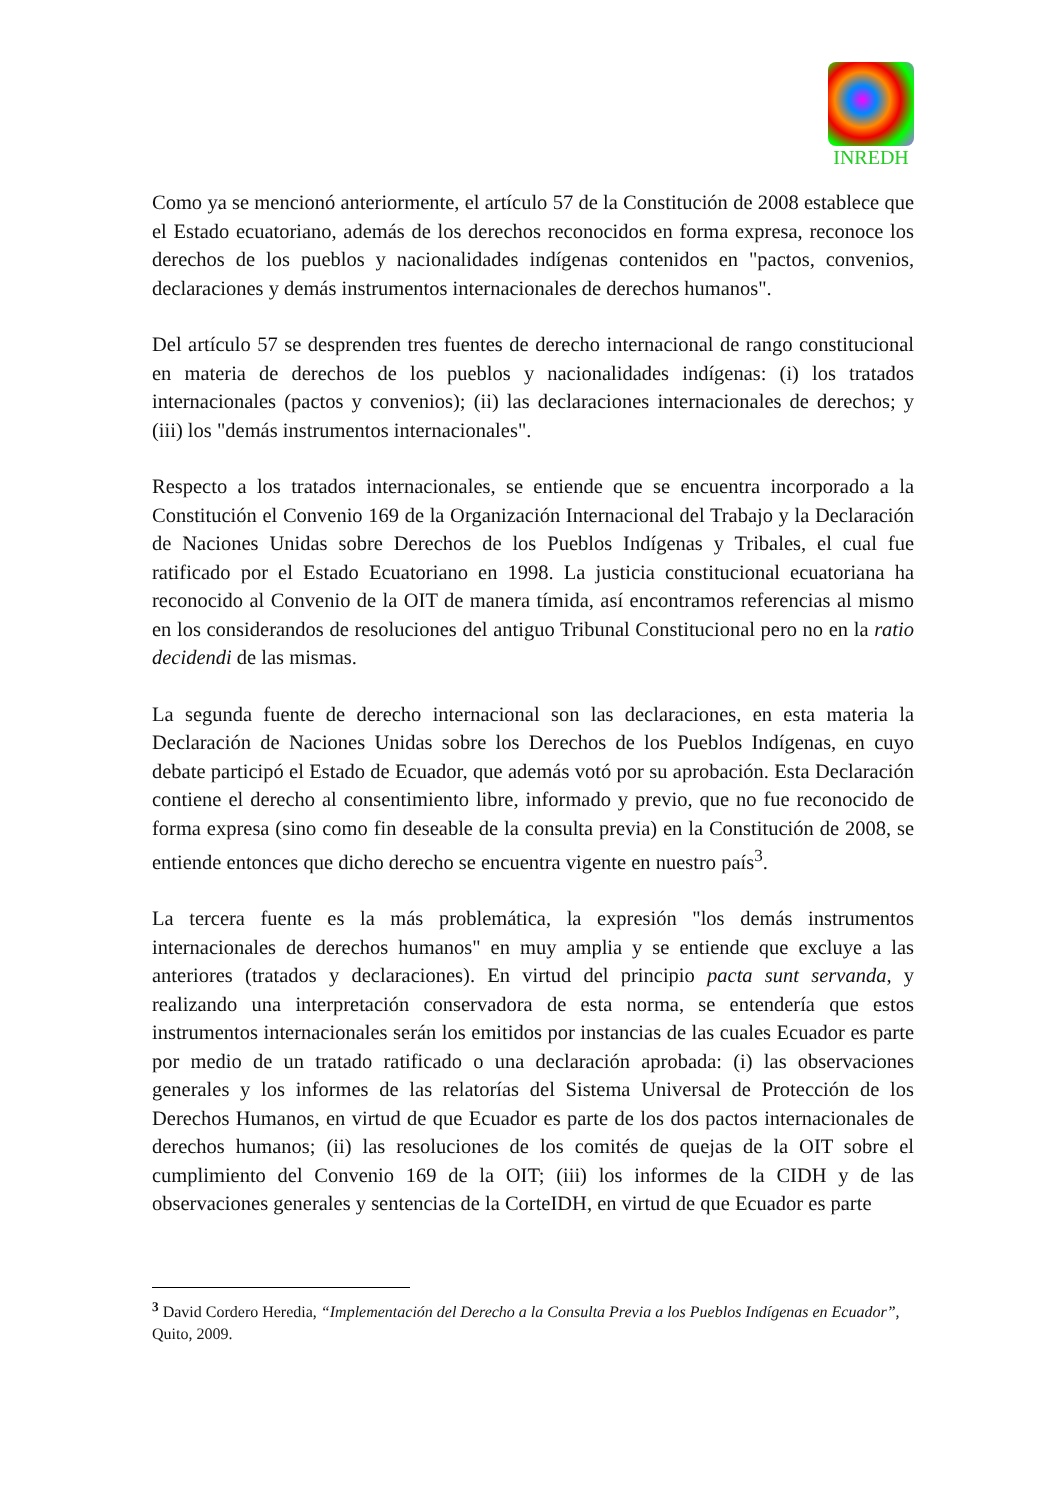INREDH
Como ya se mencionó anteriormente, el artículo 57 de la Constitución de 2008 establece que el Estado ecuatoriano, además de los derechos reconocidos en forma expresa, reconoce los derechos de los pueblos y nacionalidades indígenas contenidos en "pactos, convenios, declaraciones y demás instrumentos internacionales de derechos humanos".
Del artículo 57 se desprenden tres fuentes de derecho internacional de rango constitucional en materia de derechos de los pueblos y nacionalidades indígenas: (i) los tratados internacionales (pactos y convenios); (ii) las declaraciones internacionales de derechos; y (iii) los "demás instrumentos internacionales".
Respecto a los tratados internacionales, se entiende que se encuentra incorporado a la Constitución el Convenio 169 de la Organización Internacional del Trabajo y la Declaración de Naciones Unidas sobre Derechos de los Pueblos Indígenas y Tribales, el cual fue ratificado por el Estado Ecuatoriano en 1998. La justicia constitucional ecuatoriana ha reconocido al Convenio de la OIT de manera tímida, así encontramos referencias al mismo en los considerandos de resoluciones del antiguo Tribunal Constitucional pero no en la ratio decidendi de las mismas.
La segunda fuente de derecho internacional son las declaraciones, en esta materia la Declaración de Naciones Unidas sobre los Derechos de los Pueblos Indígenas, en cuyo debate participó el Estado de Ecuador, que además votó por su aprobación. Esta Declaración contiene el derecho al consentimiento libre, informado y previo, que no fue reconocido de forma expresa (sino como fin deseable de la consulta previa) en la Constitución de 2008, se entiende entonces que dicho derecho se encuentra vigente en nuestro país<sup>3</sup>.
La tercera fuente es la más problemática, la expresión "los demás instrumentos internacionales de derechos humanos" en muy amplia y se entiende que excluye a las anteriores (tratados y declaraciones). En virtud del principio pacta sunt servanda, y realizando una interpretación conservadora de esta norma, se entendería que estos instrumentos internacionales serán los emitidos por instancias de las cuales Ecuador es parte por medio de un tratado ratificado o una declaración aprobada: (i) las observaciones generales y los informes de las relatorías del Sistema Universal de Protección de los Derechos Humanos, en virtud de que Ecuador es parte de los dos pactos internacionales de derechos humanos; (ii) las resoluciones de los comités de quejas de la OIT sobre el cumplimiento del Convenio 169 de la OIT; (iii) los informes de la CIDH y de las observaciones generales y sentencias de la CorteIDH, en virtud de que Ecuador es parte
<sup>3</sup> David Cordero Heredia, “Implementación del Derecho a la Consulta Previa a los Pueblos Indígenas en Ecuador”, Quito, 2009.